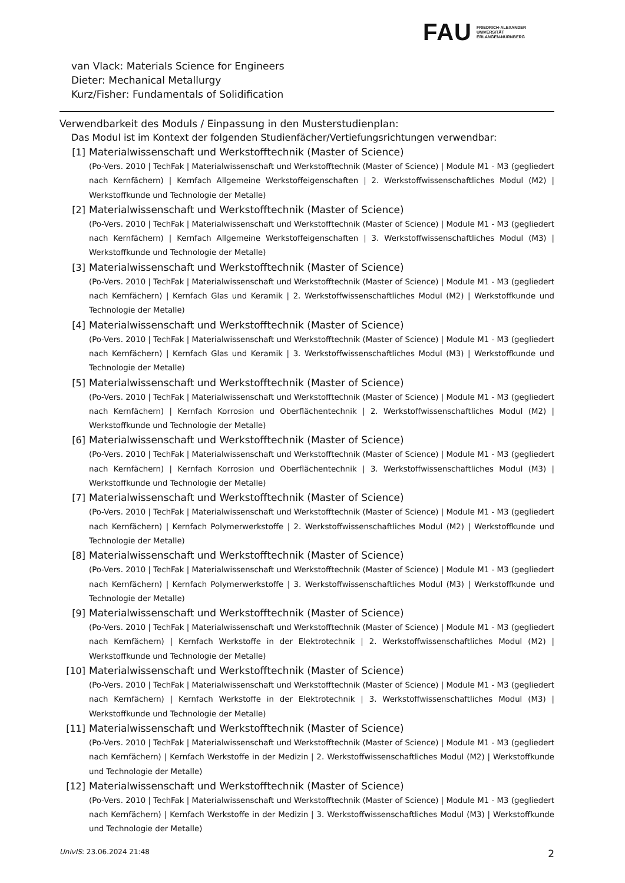FAU
FRIEDRICH-ALEXANDER
UNIVERSITÄT
ERLANGEN-NÜRNBERG
van Vlack: Materials Science for Engineers
Dieter: Mechanical Metallurgy
Kurz/Fisher: Fundamentals of Solidification
Verwendbarkeit des Moduls / Einpassung in den Musterstudienplan:
Das Modul ist im Kontext der folgenden Studienfächer/Vertiefungsrichtungen verwendbar:
[1] Materialwissenschaft und Werkstofftechnik (Master of Science)
(Po-Vers. 2010 | TechFak | Materialwissenschaft und Werkstofftechnik (Master of Science) | Module M1 - M3 (gegliedert nach Kernfächern) | Kernfach Allgemeine Werkstoffeigenschaften | 2. Werkstoffwissenschaftliches Modul (M2) | Werkstoffkunde und Technologie der Metalle)
[2] Materialwissenschaft und Werkstofftechnik (Master of Science)
(Po-Vers. 2010 | TechFak | Materialwissenschaft und Werkstofftechnik (Master of Science) | Module M1 - M3 (gegliedert nach Kernfächern) | Kernfach Allgemeine Werkstoffeigenschaften | 3. Werkstoffwissenschaftliches Modul (M3) | Werkstoffkunde und Technologie der Metalle)
[3] Materialwissenschaft und Werkstofftechnik (Master of Science)
(Po-Vers. 2010 | TechFak | Materialwissenschaft und Werkstofftechnik (Master of Science) | Module M1 - M3 (gegliedert nach Kernfächern) | Kernfach Glas und Keramik | 2. Werkstoffwissenschaftliches Modul (M2) | Werkstoffkunde und Technologie der Metalle)
[4] Materialwissenschaft und Werkstofftechnik (Master of Science)
(Po-Vers. 2010 | TechFak | Materialwissenschaft und Werkstofftechnik (Master of Science) | Module M1 - M3 (gegliedert nach Kernfächern) | Kernfach Glas und Keramik | 3. Werkstoffwissenschaftliches Modul (M3) | Werkstoffkunde und Technologie der Metalle)
[5] Materialwissenschaft und Werkstofftechnik (Master of Science)
(Po-Vers. 2010 | TechFak | Materialwissenschaft und Werkstofftechnik (Master of Science) | Module M1 - M3 (gegliedert nach Kernfächern) | Kernfach Korrosion und Oberflächentechnik | 2. Werkstoffwissenschaftliches Modul (M2) | Werkstoffkunde und Technologie der Metalle)
[6] Materialwissenschaft und Werkstofftechnik (Master of Science)
(Po-Vers. 2010 | TechFak | Materialwissenschaft und Werkstofftechnik (Master of Science) | Module M1 - M3 (gegliedert nach Kernfächern) | Kernfach Korrosion und Oberflächentechnik | 3. Werkstoffwissenschaftliches Modul (M3) | Werkstoffkunde und Technologie der Metalle)
[7] Materialwissenschaft und Werkstofftechnik (Master of Science)
(Po-Vers. 2010 | TechFak | Materialwissenschaft und Werkstofftechnik (Master of Science) | Module M1 - M3 (gegliedert nach Kernfächern) | Kernfach Polymerwerkstoffe | 2. Werkstoffwissenschaftliches Modul (M2) | Werkstoffkunde und Technologie der Metalle)
[8] Materialwissenschaft und Werkstofftechnik (Master of Science)
(Po-Vers. 2010 | TechFak | Materialwissenschaft und Werkstofftechnik (Master of Science) | Module M1 - M3 (gegliedert nach Kernfächern) | Kernfach Polymerwerkstoffe | 3. Werkstoffwissenschaftliches Modul (M3) | Werkstoffkunde und Technologie der Metalle)
[9] Materialwissenschaft und Werkstofftechnik (Master of Science)
(Po-Vers. 2010 | TechFak | Materialwissenschaft und Werkstofftechnik (Master of Science) | Module M1 - M3 (gegliedert nach Kernfächern) | Kernfach Werkstoffe in der Elektrotechnik | 2. Werkstoffwissenschaftliches Modul (M2) | Werkstoffkunde und Technologie der Metalle)
[10] Materialwissenschaft und Werkstofftechnik (Master of Science)
(Po-Vers. 2010 | TechFak | Materialwissenschaft und Werkstofftechnik (Master of Science) | Module M1 - M3 (gegliedert nach Kernfächern) | Kernfach Werkstoffe in der Elektrotechnik | 3. Werkstoffwissenschaftliches Modul (M3) | Werkstoffkunde und Technologie der Metalle)
[11] Materialwissenschaft und Werkstofftechnik (Master of Science)
(Po-Vers. 2010 | TechFak | Materialwissenschaft und Werkstofftechnik (Master of Science) | Module M1 - M3 (gegliedert nach Kernfächern) | Kernfach Werkstoffe in der Medizin | 2. Werkstoffwissenschaftliches Modul (M2) | Werkstoffkunde und Technologie der Metalle)
[12] Materialwissenschaft und Werkstofftechnik (Master of Science)
(Po-Vers. 2010 | TechFak | Materialwissenschaft und Werkstofftechnik (Master of Science) | Module M1 - M3 (gegliedert nach Kernfächern) | Kernfach Werkstoffe in der Medizin | 3. Werkstoffwissenschaftliches Modul (M3) | Werkstoffkunde und Technologie der Metalle)
UnivIS: 23.06.2024 21:48 2